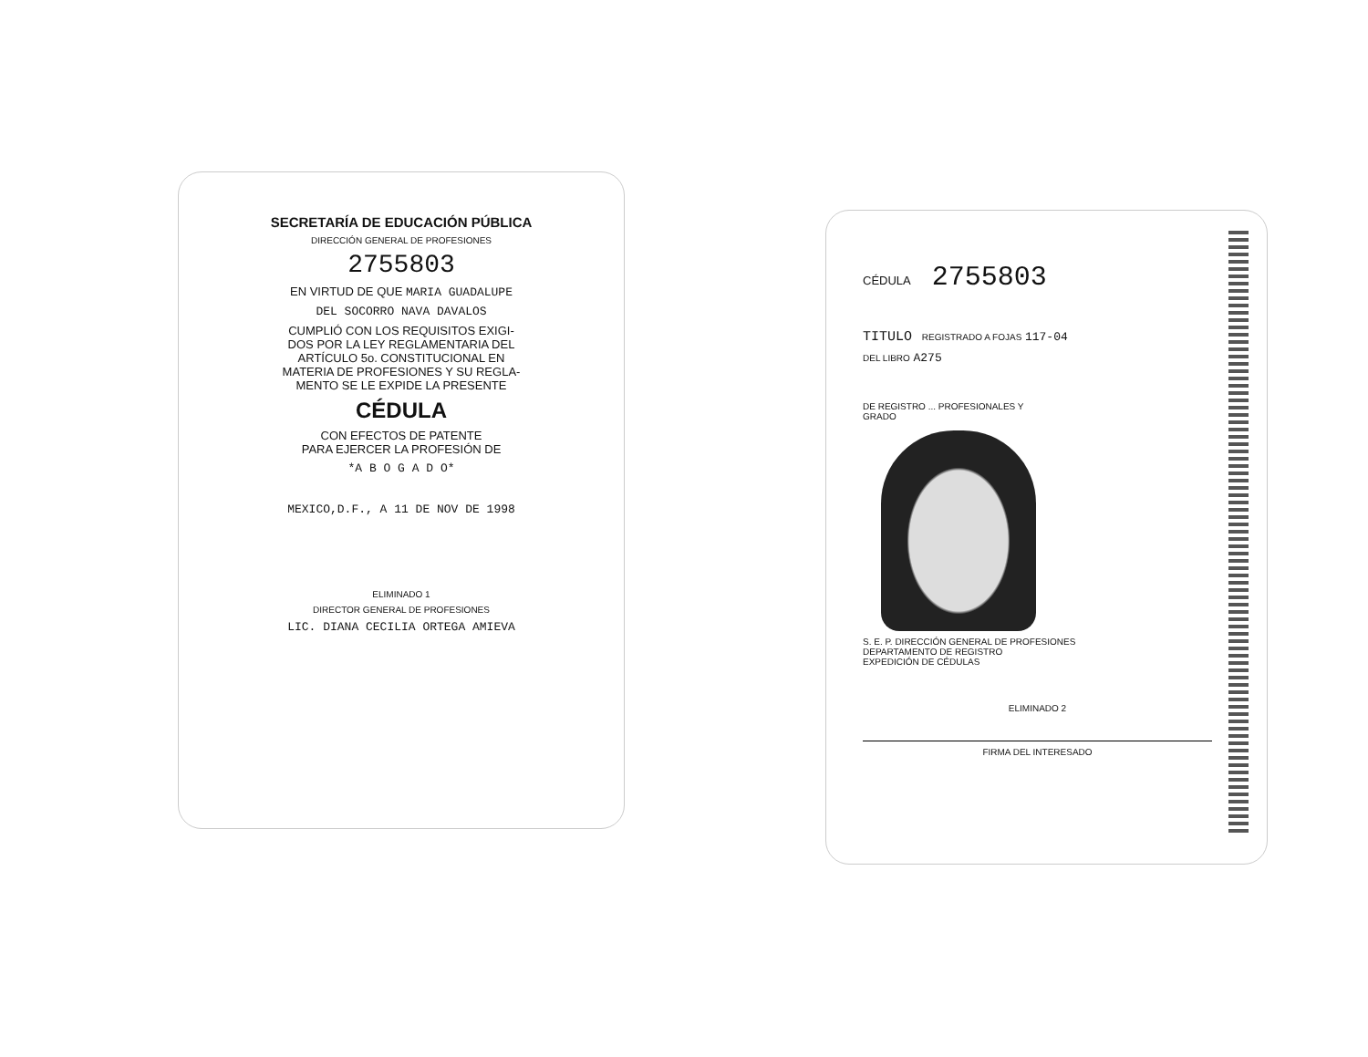SECRETARÍA DE EDUCACIÓN PÚBLICA
DIRECCIÓN GENERAL DE PROFESIONES
2755803
EN VIRTUD DE QUE MARIA GUADALUPE
DEL SOCORRO NAVA DAVALOS
CUMPLIÓ CON LOS REQUISITOS EXIGI-
DOS POR LA LEY REGLAMENTARIA DEL
ARTÍCULO 5o. CONSTITUCIONAL EN
MATERIA DE PROFESIONES Y SU REGLA-
MENTO SE LE EXPIDE LA PRESENTE
CÉDULA
CON EFECTOS DE PATENTE
PARA EJERCER LA PROFESIÓN DE
*A B O G A D O*
MEXICO,D.F., A 11 DE NOV DE 1998
ELIMINADO 1
DIRECTOR GENERAL DE PROFESIONES
LIC. DIANA CECILIA ORTEGA AMIEVA
CÉDULA 2755803
TITULO REGISTRADO A FOJAS 117-04
DEL LIBRO A275
DE REGISTRO ... PROFESIONALES Y
GRADO
S. E. P. DIRECCIÓN GENERAL DE PROFESIONES
DEPARTAMENTO DE REGISTRO
EXPEDICIÓN DE CÉDULAS
ELIMINADO 2
FIRMA DEL INTERESADO